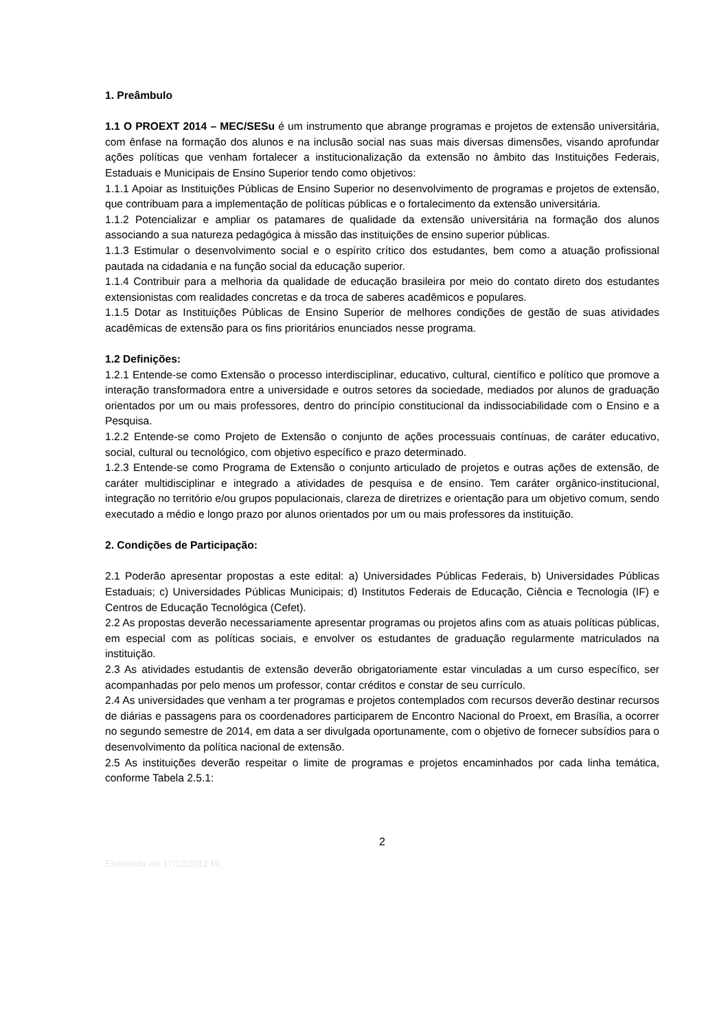1. Preâmbulo
1.1 O PROEXT 2014 – MEC/SESu é um instrumento que abrange programas e projetos de extensão universitária, com ênfase na formação dos alunos e na inclusão social nas suas mais diversas dimensões, visando aprofundar ações políticas que venham fortalecer a institucionalização da extensão no âmbito das Instituições Federais, Estaduais e Municipais de Ensino Superior tendo como objetivos:
1.1.1 Apoiar as Instituições Públicas de Ensino Superior no desenvolvimento de programas e projetos de extensão, que contribuam para a implementação de políticas públicas e o fortalecimento da extensão universitária.
1.1.2 Potencializar e ampliar os patamares de qualidade da extensão universitária na formação dos alunos associando a sua natureza pedagógica à missão das instituições de ensino superior públicas.
1.1.3 Estimular o desenvolvimento social e o espírito crítico dos estudantes, bem como a atuação profissional pautada na cidadania e na função social da educação superior.
1.1.4 Contribuir para a melhoria da qualidade de educação brasileira por meio do contato direto dos estudantes extensionistas com realidades concretas e da troca de saberes acadêmicos e populares.
1.1.5 Dotar as Instituições Públicas de Ensino Superior de melhores condições de gestão de suas atividades acadêmicas de extensão para os fins prioritários enunciados nesse programa.
1.2 Definições:
1.2.1 Entende-se como Extensão o processo interdisciplinar, educativo, cultural, científico e político que promove a interação transformadora entre a universidade e outros setores da sociedade, mediados por alunos de graduação orientados por um ou mais professores, dentro do princípio constitucional da indissociabilidade com o Ensino e a Pesquisa.
1.2.2 Entende-se como Projeto de Extensão o conjunto de ações processuais contínuas, de caráter educativo, social, cultural ou tecnológico, com objetivo específico e prazo determinado.
1.2.3 Entende-se como Programa de Extensão o conjunto articulado de projetos e outras ações de extensão, de caráter multidisciplinar e integrado a atividades de pesquisa e de ensino. Tem caráter orgânico-institucional, integração no território e/ou grupos populacionais, clareza de diretrizes e orientação para um objetivo comum, sendo executado a médio e longo prazo por alunos orientados por um ou mais professores da instituição.
2. Condições de Participação:
2.1 Poderão apresentar propostas a este edital: a) Universidades Públicas Federais, b) Universidades Públicas Estaduais; c) Universidades Públicas Municipais; d) Institutos Federais de Educação, Ciência e Tecnologia (IF) e Centros de Educação Tecnológica (Cefet).
2.2 As propostas deverão necessariamente apresentar programas ou projetos afins com as atuais políticas públicas, em especial com as políticas sociais, e envolver os estudantes de graduação regularmente matriculados na instituição.
2.3 As atividades estudantis de extensão deverão obrigatoriamente estar vinculadas a um curso específico, ser acompanhadas por pelo menos um professor, contar créditos e constar de seu currículo.
2.4 As universidades que venham a ter programas e projetos contemplados com recursos deverão destinar recursos de diárias e passagens para os coordenadores participarem de Encontro Nacional do Proext, em Brasília, a ocorrer no segundo semestre de 2014, em data a ser divulgada oportunamente, com o objetivo de fornecer subsídios para o desenvolvimento da política nacional de extensão.
2.5 As instituições deverão respeitar o limite de programas e projetos encaminhados por cada linha temática, conforme Tabela 2.5.1:
2
Elaborado em 17/12/2012 ML